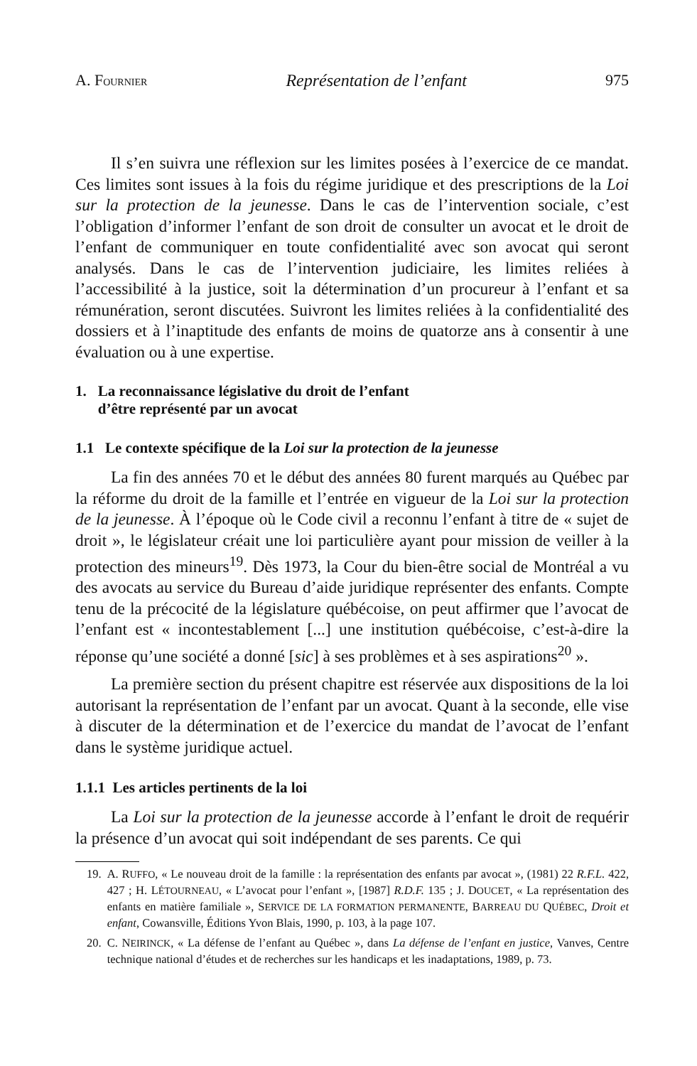A. FOURNIER Représentation de l’enfant 975
Il s’en suivra une réflexion sur les limites posées à l’exercice de ce mandat. Ces limites sont issues à la fois du régime juridique et des prescriptions de la Loi sur la protection de la jeunesse. Dans le cas de l’intervention sociale, c’est l’obligation d’informer l’enfant de son droit de consulter un avocat et le droit de l’enfant de communiquer en toute confidentialité avec son avocat qui seront analysés. Dans le cas de l’intervention judiciaire, les limites reliées à l’accessibilité à la justice, soit la détermination d’un procureur à l’enfant et sa rémunération, seront discutées. Suivront les limites reliées à la confidentialité des dossiers et à l’inaptitude des enfants de moins de quatorze ans à consentir à une évaluation ou à une expertise.
1. La reconnaissance législative du droit de l’enfant
d’être représenté par un avocat
1.1 Le contexte spécifique de la Loi sur la protection de la jeunesse
La fin des années 70 et le début des années 80 furent marqués au Québec par la réforme du droit de la famille et l’entrée en vigueur de la Loi sur la protection de la jeunesse. À l’époque où le Code civil a reconnu l’enfant à titre de « sujet de droit », le législateur créait une loi particulière ayant pour mission de veiller à la protection des mineurs<sup>19</sup>. Dès 1973, la Cour du bien-être social de Montréal a vu des avocats au service du Bureau d’aide juridique représenter des enfants. Compte tenu de la précocité de la législature québécoise, on peut affirmer que l’avocat de l’enfant est « incontestablement [...] une institution québécoise, c’est-à-dire la réponse qu’une société a donné [sic] à ses problèmes et à ses aspirations<sup>20</sup> ».
La première section du présent chapitre est réservée aux dispositions de la loi autorisant la représentation de l’enfant par un avocat. Quant à la seconde, elle vise à discuter de la détermination et de l’exercice du mandat de l’avocat de l’enfant dans le système juridique actuel.
1.1.1 Les articles pertinents de la loi
La Loi sur la protection de la jeunesse accorde à l’enfant le droit de requérir la présence d’un avocat qui soit indépendant de ses parents. Ce qui
19. A. RUFFO, « Le nouveau droit de la famille : la représentation des enfants par avocat », (1981) 22 R.F.L. 422, 427 ; H. LÉTOURNEAU, « L’avocat pour l’enfant », [1987] R.D.F. 135 ; J. DOUCET, « La représentation des enfants en matière familiale », SERVICE DE LA FORMATION PERMANENTE, BARREAU DU QUÉBEC, Droit et enfant, Cowansville, Éditions Yvon Blais, 1990, p. 103, à la page 107.
20. C. NEIRINCK, « La défense de l’enfant au Québec », dans La défense de l’enfant en justice, Vanves, Centre technique national d’études et de recherches sur les handicaps et les inadaptations, 1989, p. 73.